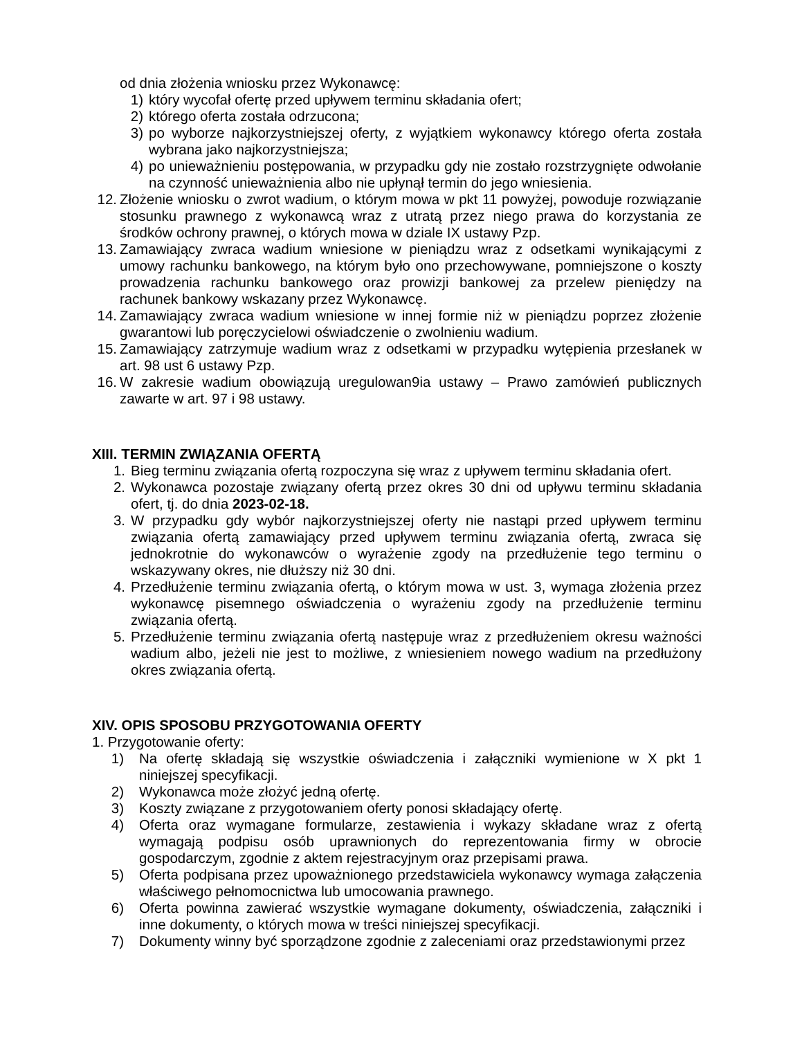od dnia złożenia wniosku przez Wykonawcę:
1) który wycofał ofertę przed upływem terminu składania ofert;
2) którego oferta została odrzucona;
3) po wyborze najkorzystniejszej oferty, z wyjątkiem wykonawcy którego oferta została wybrana jako najkorzystniejsza;
4) po unieważnieniu postępowania, w przypadku gdy nie zostało rozstrzygnięte odwołanie na czynność unieważnienia albo nie upłynął termin do jego wniesienia.
12. Złożenie wniosku o zwrot wadium, o którym mowa w pkt 11 powyżej, powoduje rozwiązanie stosunku prawnego z wykonawcą wraz z utratą przez niego prawa do korzystania ze środków ochrony prawnej, o których mowa w dziale IX ustawy Pzp.
13. Zamawiający zwraca wadium wniesione w pieniądzu wraz z odsetkami wynikającymi z umowy rachunku bankowego, na którym było ono przechowywane, pomniejszone o koszty prowadzenia rachunku bankowego oraz prowizji bankowej za przelew pieniędzy na rachunek bankowy wskazany przez Wykonawcę.
14. Zamawiający zwraca wadium wniesione w innej formie niż w pieniądzu poprzez złożenie gwarantowi lub poręczycielowi oświadczenie o zwolnieniu wadium.
15. Zamawiający zatrzymuje wadium wraz z odsetkami w przypadku wytępienia przesłanek w art. 98 ust 6 ustawy Pzp.
16. W zakresie wadium obowiązują uregulowan9ia ustawy – Prawo zamówień publicznych zawarte w art. 97 i 98 ustawy.
XIII. TERMIN ZWIĄZANIA OFERTĄ
1. Bieg terminu związania ofertą rozpoczyna się wraz z upływem terminu składania ofert.
2. Wykonawca pozostaje związany ofertą przez okres 30 dni od upływu terminu składania ofert, tj. do dnia 2023-02-18.
3. W przypadku gdy wybór najkorzystniejszej oferty nie nastąpi przed upływem terminu związania ofertą zamawiający przed upływem terminu związania ofertą, zwraca się jednokrotnie do wykonawców o wyrażenie zgody na przedłużenie tego terminu o wskazywany okres, nie dłuższy niż 30 dni.
4. Przedłużenie terminu związania ofertą, o którym mowa w ust. 3, wymaga złożenia przez wykonawcę pisemnego oświadczenia o wyrażeniu zgody na przedłużenie terminu związania ofertą.
5. Przedłużenie terminu związania ofertą następuje wraz z przedłużeniem okresu ważności wadium albo, jeżeli nie jest to możliwe, z wniesieniem nowego wadium na przedłużony okres związania ofertą.
XIV. OPIS SPOSOBU PRZYGOTOWANIA OFERTY
1. Przygotowanie oferty:
1) Na ofertę składają się wszystkie oświadczenia i załączniki wymienione w X pkt 1 niniejszej specyfikacji.
2) Wykonawca może złożyć jedną ofertę.
3) Koszty związane z przygotowaniem oferty ponosi składający ofertę.
4) Oferta oraz wymagane formularze, zestawienia i wykazy składane wraz z ofertą wymagają podpisu osób uprawnionych do reprezentowania firmy w obrocie gospodarczym, zgodnie z aktem rejestracyjnym oraz przepisami prawa.
5) Oferta podpisana przez upoważnionego przedstawiciela wykonawcy wymaga załączenia właściwego pełnomocnictwa lub umocowania prawnego.
6) Oferta powinna zawierać wszystkie wymagane dokumenty, oświadczenia, załączniki i inne dokumenty, o których mowa w treści niniejszej specyfikacji.
7) Dokumenty winny być sporządzone zgodnie z zaleceniami oraz przedstawionymi przez